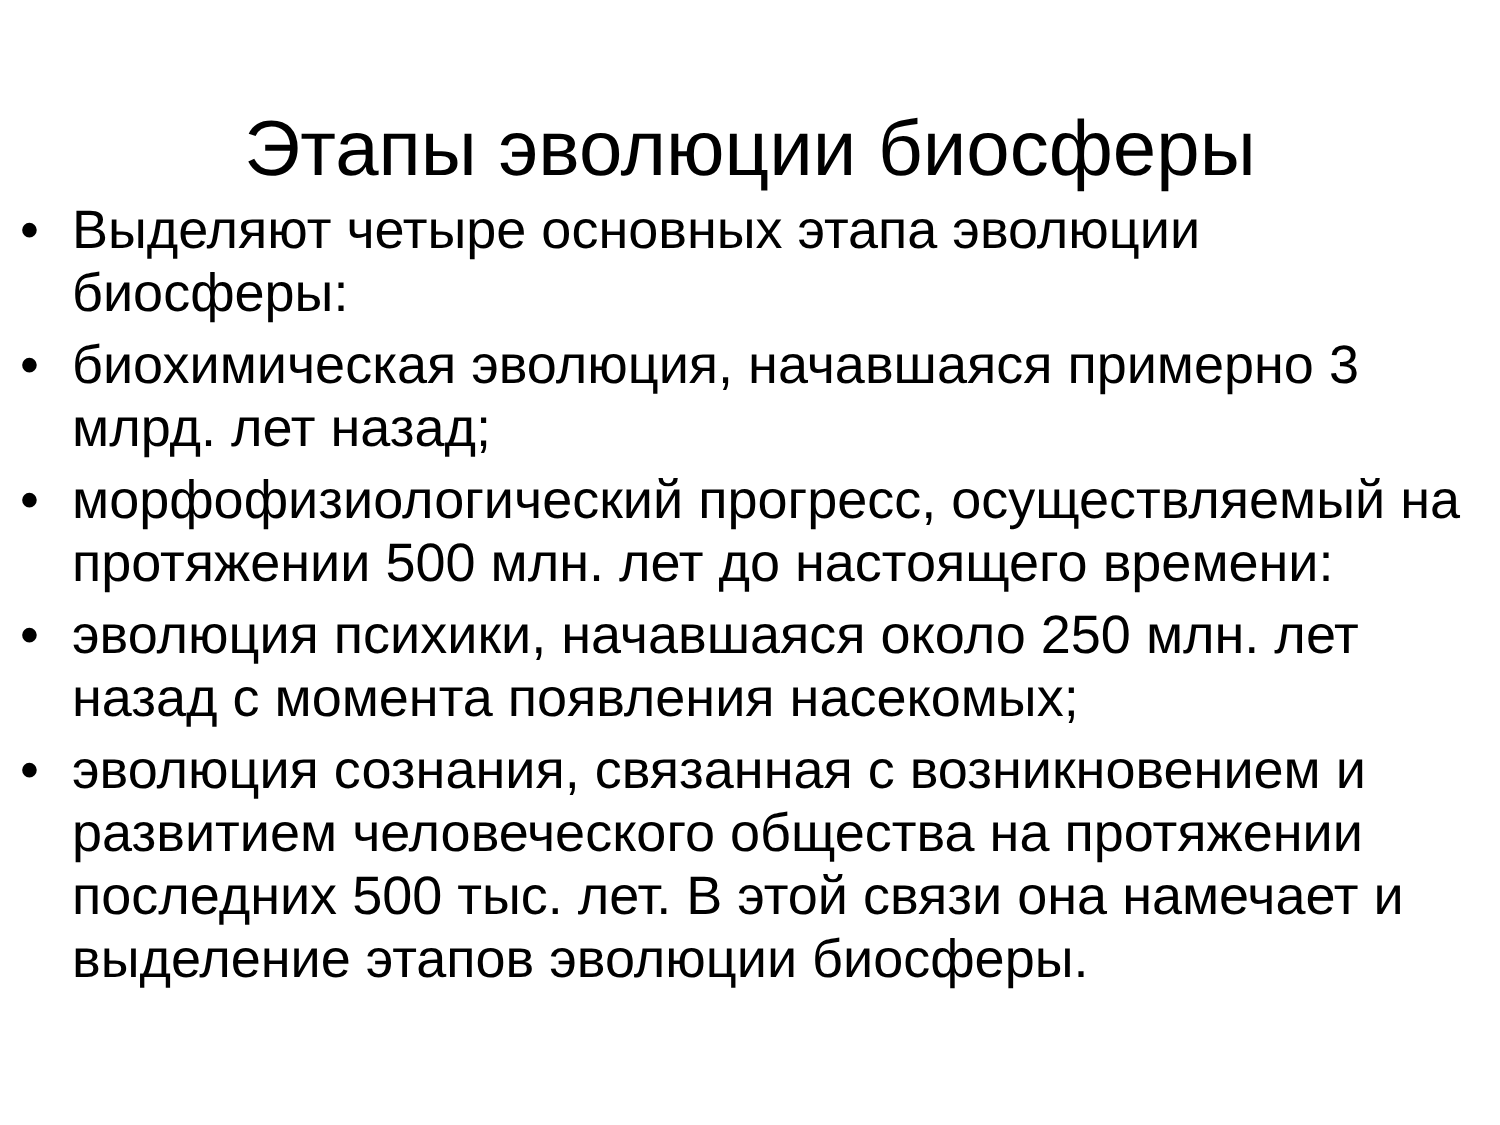Этапы эволюции биосферы
• Выделяют четыре основных этапа эволюции биосферы:
• биохимическая эволюция, начавшаяся примерно 3 млрд. лет назад;
• морфофизиологический прогресс, осуществляемый на протяжении 500 млн. лет до настоящего времени:
• эволюция психики, начавшаяся около 250 млн. лет назад с момента появления насекомых;
• эволюция сознания, связанная с возникновением и развитием человеческого общества на протяжении последних 500 тыс. лет. В этой связи она намечает и выделение этапов эволюции биосферы.